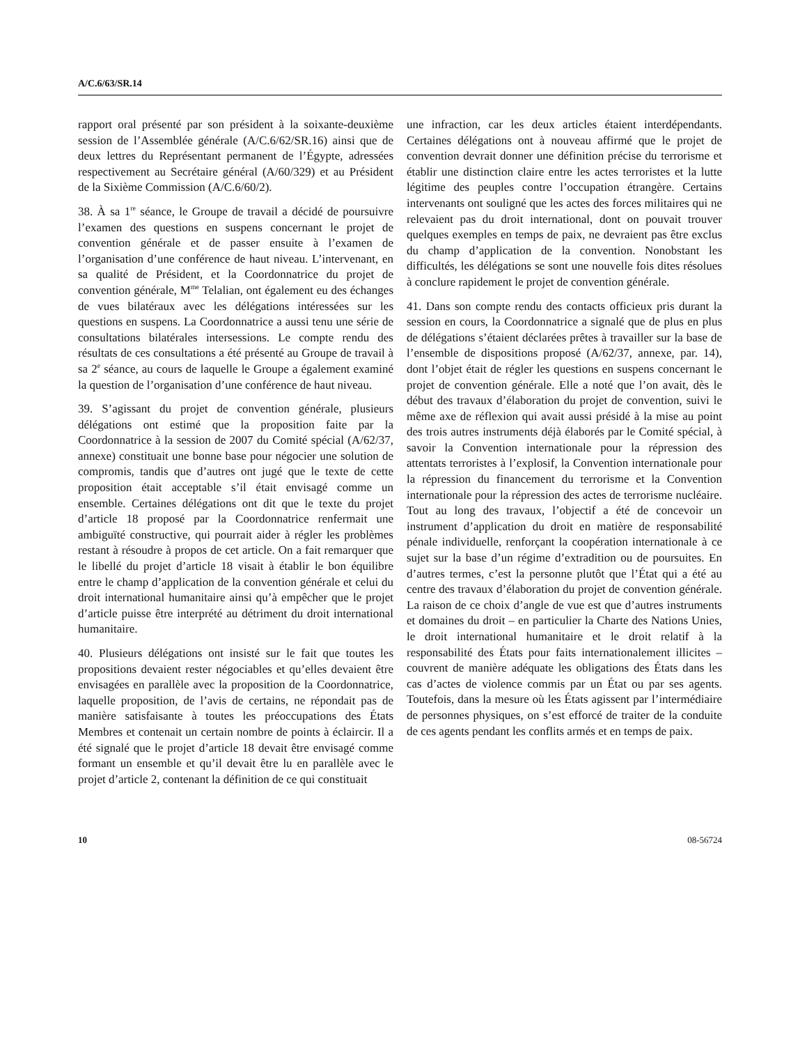A/C.6/63/SR.14
rapport oral présenté par son président à la soixante-deuxième session de l’Assemblée générale (A/C.6/62/SR.16) ainsi que de deux lettres du Représentant permanent de l’Égypte, adressées respectivement au Secrétaire général (A/60/329) et au Président de la Sixième Commission (A/C.6/60/2).
38. À sa 1<sup>re</sup> séance, le Groupe de travail a décidé de poursuivre l’examen des questions en suspens concernant le projet de convention générale et de passer ensuite à l’examen de l’organisation d’une conférence de haut niveau. L’intervenant, en sa qualité de Président, et la Coordonnatrice du projet de convention générale, M<sup>me</sup> Telalian, ont également eu des échanges de vues bilatéraux avec les délégations intéressées sur les questions en suspens. La Coordonnatrice a aussi tenu une série de consultations bilatérales intersessions. Le compte rendu des résultats de ces consultations a été présenté au Groupe de travail à sa 2<sup>e</sup> séance, au cours de laquelle le Groupe a également examiné la question de l’organisation d’une conférence de haut niveau.
39. S’agissant du projet de convention générale, plusieurs délégations ont estimé que la proposition faite par la Coordonnatrice à la session de 2007 du Comité spécial (A/62/37, annexe) constituait une bonne base pour négocier une solution de compromis, tandis que d’autres ont jugé que le texte de cette proposition était acceptable s’il était envisagé comme un ensemble. Certaines délégations ont dit que le texte du projet d’article 18 proposé par la Coordonnatrice renfermait une ambiguïté constructive, qui pourrait aider à régler les problèmes restant à résoudre à propos de cet article. On a fait remarquer que le libellé du projet d’article 18 visait à établir le bon équilibre entre le champ d’application de la convention générale et celui du droit international humanitaire ainsi qu’à empêcher que le projet d’article puisse être interprété au détriment du droit international humanitaire.
40. Plusieurs délégations ont insisté sur le fait que toutes les propositions devaient rester négociables et qu’elles devaient être envisagées en parallèle avec la proposition de la Coordonnatrice, laquelle proposition, de l’avis de certains, ne répondait pas de manière satisfaisante à toutes les préoccupations des États Membres et contenait un certain nombre de points à éclaircir. Il a été signalé que le projet d’article 18 devait être envisagé comme formant un ensemble et qu’il devait être lu en parallèle avec le projet d’article 2, contenant la définition de ce qui constituait
une infraction, car les deux articles étaient interdépendants. Certaines délégations ont à nouveau affirmé que le projet de convention devrait donner une définition précise du terrorisme et établir une distinction claire entre les actes terroristes et la lutte légitime des peuples contre l’occupation étrangère. Certains intervenants ont souligné que les actes des forces militaires qui ne relevaient pas du droit international, dont on pouvait trouver quelques exemples en temps de paix, ne devraient pas être exclus du champ d’application de la convention. Nonobstant les difficultés, les délégations se sont une nouvelle fois dites résolues à conclure rapidement le projet de convention générale.
41. Dans son compte rendu des contacts officieux pris durant la session en cours, la Coordonnatrice a signalé que de plus en plus de délégations s’étaient déclarées prêtes à travailler sur la base de l’ensemble de dispositions proposé (A/62/37, annexe, par. 14), dont l’objet était de régler les questions en suspens concernant le projet de convention générale. Elle a noté que l’on avait, dès le début des travaux d’élaboration du projet de convention, suivi le même axe de réflexion qui avait aussi présidé à la mise au point des trois autres instruments déjà élaborés par le Comité spécial, à savoir la Convention internationale pour la répression des attentats terroristes à l’explosif, la Convention internationale pour la répression du financement du terrorisme et la Convention internationale pour la répression des actes de terrorisme nucléaire. Tout au long des travaux, l’objectif a été de concevoir un instrument d’application du droit en matière de responsabilité pénale individuelle, renforçant la coopération internationale à ce sujet sur la base d’un régime d’extradition ou de poursuites. En d’autres termes, c’est la personne plutôt que l’État qui a été au centre des travaux d’élaboration du projet de convention générale. La raison de ce choix d’angle de vue est que d’autres instruments et domaines du droit – en particulier la Charte des Nations Unies, le droit international humanitaire et le droit relatif à la responsabilité des États pour faits internationalement illicites – couvrent de manière adéquate les obligations des États dans les cas d’actes de violence commis par un État ou par ses agents. Toutefois, dans la mesure où les États agissent par l’intermédiaire de personnes physiques, on s’est efforcé de traiter de la conduite de ces agents pendant les conflits armés et en temps de paix.
10 08-56724